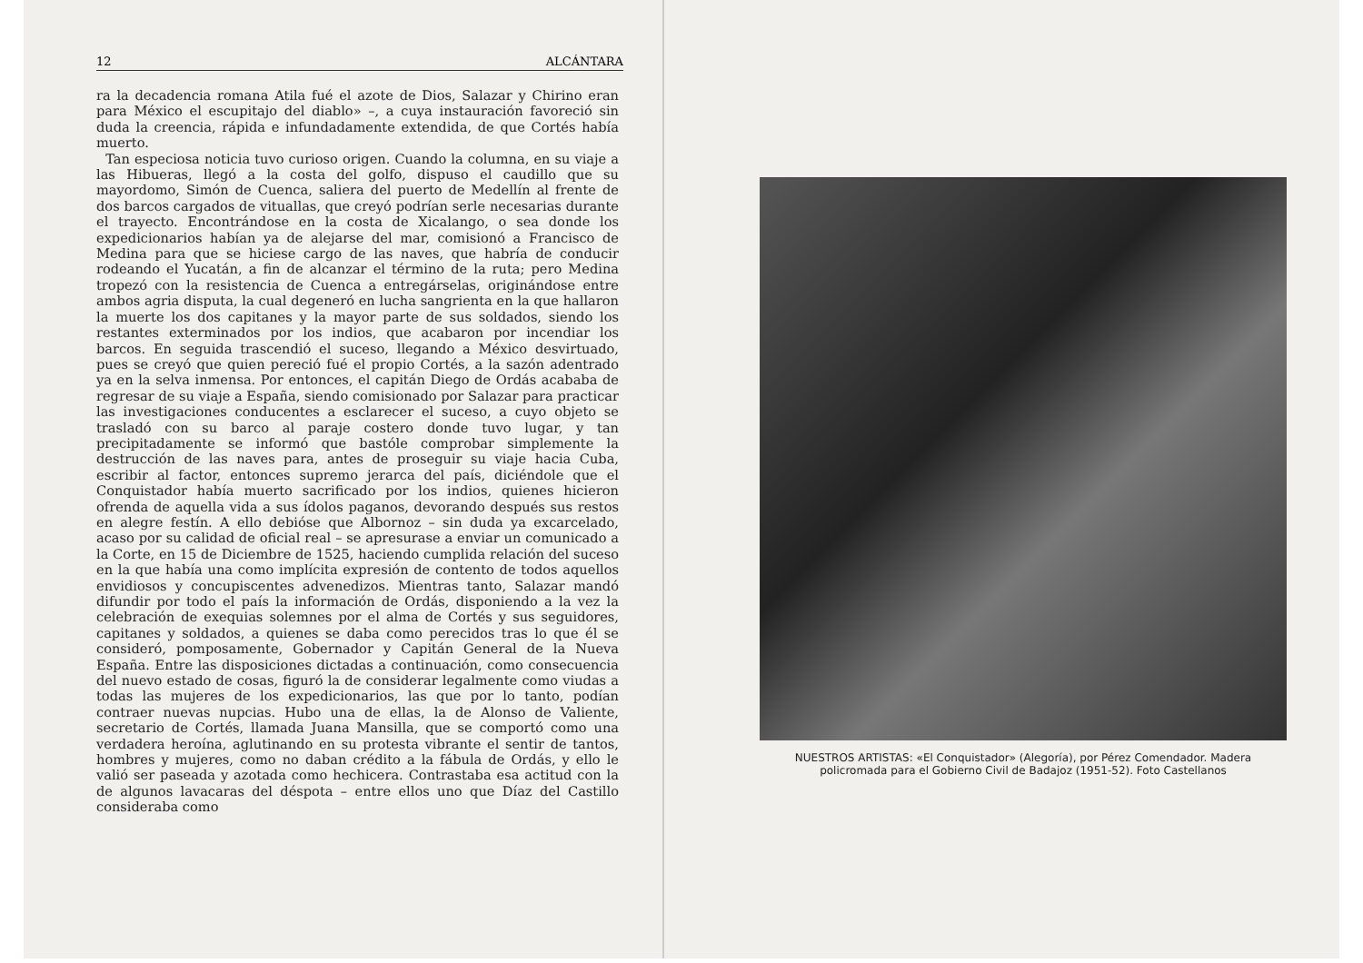12 ALCÁNTARA
ra la decadencia romana Atila fué el azote de Dios, Salazar y Chirino eran para México el escupitajo del diablo» –, a cuya instauración favoreció sin duda la creencia, rápida e infundadamente extendida, de que Cortés había muerto.
Tan especiosa noticia tuvo curioso origen. Cuando la columna, en su viaje a las Hibueras, llegó a la costa del golfo, dispuso el caudillo que su mayordomo, Simón de Cuenca, saliera del puerto de Medellín al frente de dos barcos cargados de vituallas, que creyó podrían serle necesarias durante el trayecto. Encontrándose en la costa de Xicalango, o sea donde los expedicionarios habían ya de alejarse del mar, comisionó a Francisco de Medina para que se hiciese cargo de las naves, que habría de conducir rodeando el Yucatán, a fin de alcanzar el término de la ruta; pero Medina tropezó con la resistencia de Cuenca a entregárselas, originándose entre ambos agria disputa, la cual degeneró en lucha sangrienta en la que hallaron la muerte los dos capitanes y la mayor parte de sus soldados, siendo los restantes exterminados por los indios, que acabaron por incendiar los barcos. En seguida trascendió el suceso, llegando a México desvirtuado, pues se creyó que quien pereció fué el propio Cortés, a la sazón adentrado ya en la selva inmensa. Por entonces, el capitán Diego de Ordás acababa de regresar de su viaje a España, siendo comisionado por Salazar para practicar las investigaciones conducentes a esclarecer el suceso, a cuyo objeto se trasladó con su barco al paraje costero donde tuvo lugar, y tan precipitadamente se informó que bastóle comprobar simplemente la destrucción de las naves para, antes de proseguir su viaje hacia Cuba, escribir al factor, entonces supremo jerarca del país, diciéndole que el Conquistador había muerto sacrificado por los indios, quienes hicieron ofrenda de aquella vida a sus ídolos paganos, devorando después sus restos en alegre festín. A ello debióse que Albornoz – sin duda ya excarcelado, acaso por su calidad de oficial real – se apresurase a enviar un comunicado a la Corte, en 15 de Diciembre de 1525, haciendo cumplida relación del suceso en la que había una como implícita expresión de contento de todos aquellos envidiosos y concupiscentes advenedizos. Mientras tanto, Salazar mandó difundir por todo el país la información de Ordás, disponiendo a la vez la celebración de exequias solemnes por el alma de Cortés y sus seguidores, capitanes y soldados, a quienes se daba como perecidos tras lo que él se consideró, pomposamente, Gobernador y Capitán General de la Nueva España. Entre las disposiciones dictadas a continuación, como consecuencia del nuevo estado de cosas, figuró la de considerar legalmente como viudas a todas las mujeres de los expedicionarios, las que por lo tanto, podían contraer nuevas nupcias. Hubo una de ellas, la de Alonso de Valiente, secretario de Cortés, llamada Juana Mansilla, que se comportó como una verdadera heroína, aglutinando en su protesta vibrante el sentir de tantos, hombres y mujeres, como no daban crédito a la fábula de Ordás, y ello le valió ser paseada y azotada como hechicera. Contrastaba esa actitud con la de algunos lavacaras del déspota – entre ellos uno que Díaz del Castillo consideraba como
NUESTROS ARTISTAS: «El Conquistador» (Alegoría), por Pérez Comendador. Madera policromada para el Gobierno Civil de Badajoz (1951-52). Foto Castellanos